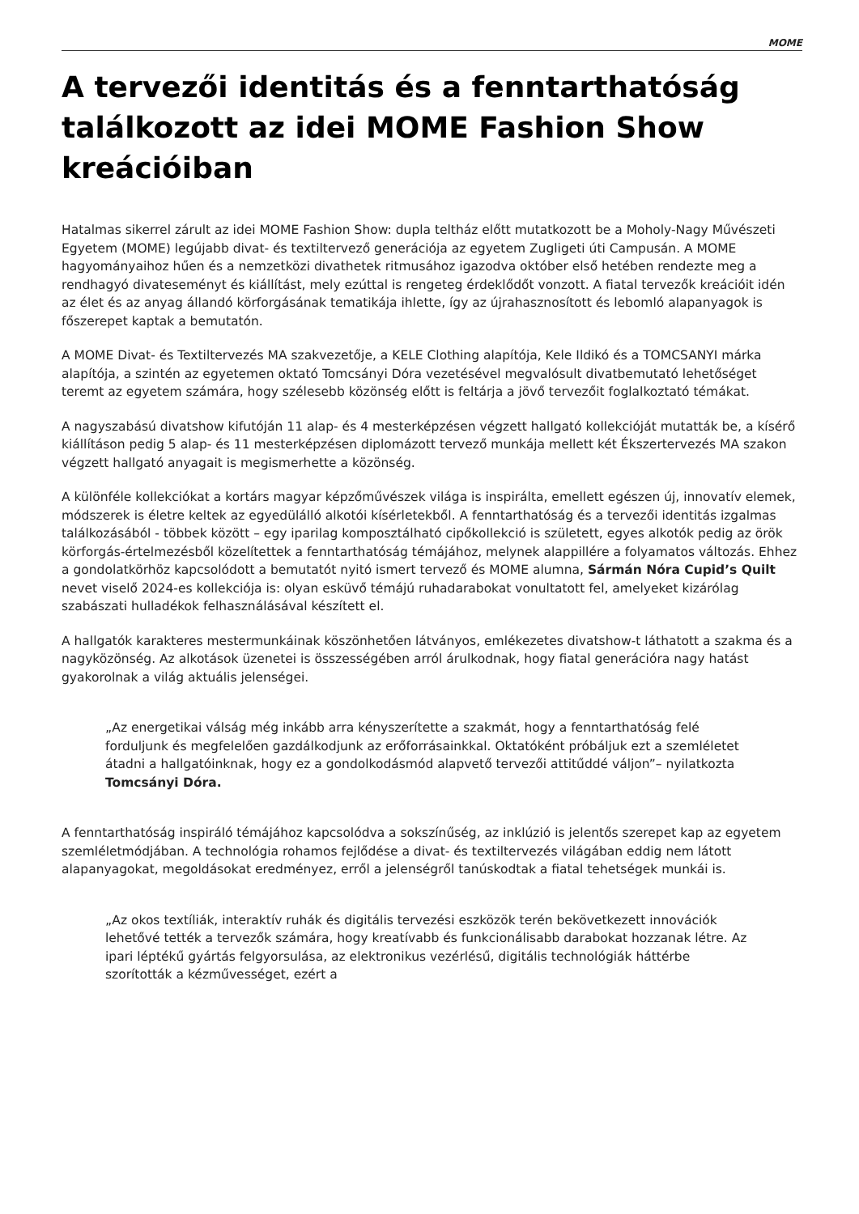MOME
A tervezői identitás és a fenntarthatóság találkozott az idei MOME Fashion Show kreációiban
Hatalmas sikerrel zárult az idei MOME Fashion Show: dupla teltház előtt mutatkozott be a Moholy-Nagy Művészeti Egyetem (MOME) legújabb divat- és textiltervező generációja az egyetem Zugligeti úti Campusán. A MOME hagyományaihoz hűen és a nemzetközi divathetek ritmusához igazodva október első hetében rendezte meg a rendhagyó divateseményt és kiállítást, mely ezúttal is rengeteg érdeklődőt vonzott. A fiatal tervezők kreációit idén az élet és az anyag állandó körforgásának tematikája ihlette, így az újrahasznosított és lebomló alapanyagok is főszerepet kaptak a bemutatón.
A MOME Divat- és Textiltervezés MA szakvezetője, a KELE Clothing alapítója, Kele Ildikó és a TOMCSANYI márka alapítója, a szintén az egyetemen oktató Tomcsányi Dóra vezetésével megvalósult divatbemutató lehetőséget teremt az egyetem számára, hogy szélesebb közönség előtt is feltárja a jövő tervezőit foglalkoztató témákat.
A nagyszabású divatshow kifutóján 11 alap- és 4 mesterképzésen végzett hallgató kollekcióját mutatták be, a kísérő kiállításon pedig 5 alap- és 11 mesterképzésen diplomázott tervező munkája mellett két Ékszertervezés MA szakon végzett hallgató anyagait is megismerhette a közönség.
A különféle kollekciókat a kortárs magyar képzőművészek világa is inspirálta, emellett egészen új, innovatív elemek, módszerek is életre keltek az egyedülálló alkotói kísérletekből. A fenntarthatóság és a tervezői identitás izgalmas találkozásából - többek között – egy iparilag komposztálható cipőkollekció is született, egyes alkotók pedig az örök körforgás-értelmezésből közelítettek a fenntarthatóság témájához, melynek alappillére a folyamatos változás. Ehhez a gondolatkörhöz kapcsolódott a bemutatót nyitó ismert tervező és MOME alumna, Sármán Nóra Cupid’s Quilt nevet viselő 2024-es kollekciója is: olyan esküvő témájú ruhadarabokat vonultatott fel, amelyeket kizárólag szabászati hulladékok felhasználásával készített el.
A hallgatók karakteres mestermunkáinak köszönhetően látványos, emlékezetes divatshow-t láthatott a szakma és a nagyközönség. Az alkotások üzenetei is összességében arról árulkodnak, hogy fiatal generációra nagy hatást gyakorolnak a világ aktuális jelenségei.
„Az energetikai válság még inkább arra kényszerítette a szakmát, hogy a fenntarthatóság felé forduljunk és megfelelően gazdálkodjunk az erőforrásainkkal. Oktatóként próbáljuk ezt a szemléletet átadni a hallgatóinknak, hogy ez a gondolkodásmód alapvető tervezői attitűddé váljon”– nyilatkozta Tomcsányi Dóra.
A fenntarthatóság inspiráló témájához kapcsolódva a sokszínűség, az inklúzió is jelentős szerepet kap az egyetem szemléletmódjában. A technológia rohamos fejlődése a divat- és textiltervezés világában eddig nem látott alapanyagokat, megoldásokat eredményez, erről a jelenségről tanúskodtak a fiatal tehetségek munkái is.
„Az okos textíliák, interaktív ruhák és digitális tervezési eszközök terén bekövetkezett innovációk lehetővé tették a tervezők számára, hogy kreatívabb és funkcionálisabb darabokat hozzanak létre. Az ipari léptékű gyártás felgyorsulása, az elektronikus vezérlésű, digitális technológiák háttérbe szorították a kézművességet, ezért a